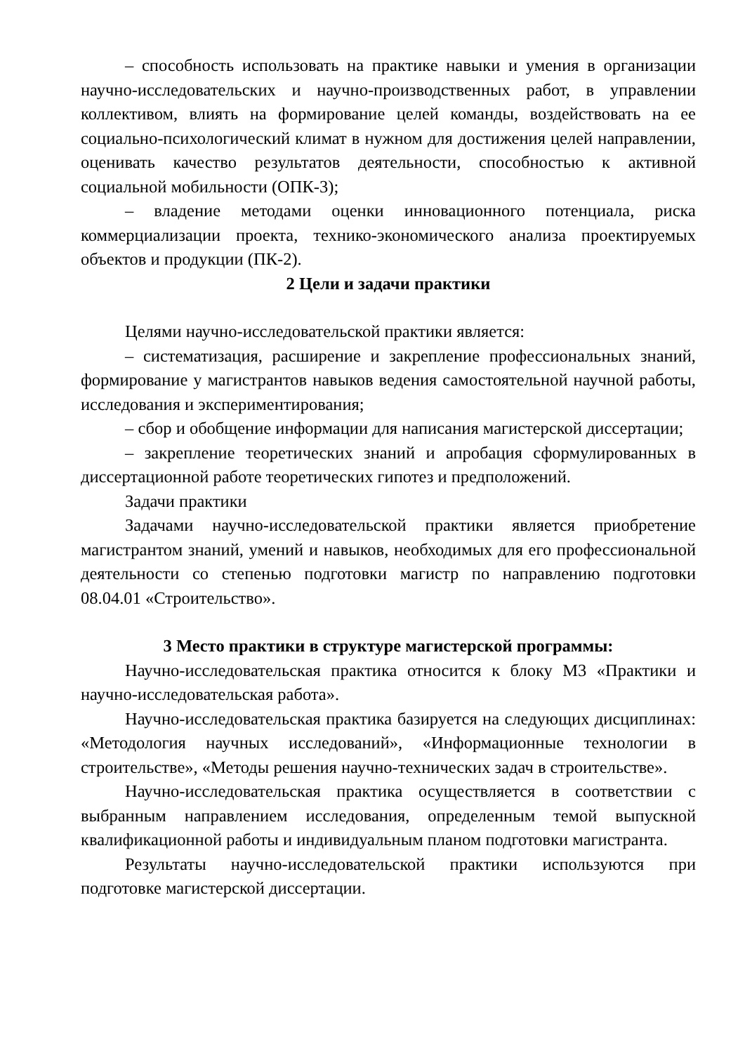– способность использовать на практике навыки и умения в организации научно-исследовательских и научно-производственных работ, в управлении коллективом, влиять на формирование целей команды, воздействовать на ее социально-психологический климат в нужном для достижения целей направлении, оценивать качество результатов деятельности, способностью к активной социальной мобильности (ОПК-3);
– владение методами оценки инновационного потенциала, риска коммерциализации проекта, технико-экономического анализа проектируемых объектов и продукции (ПК-2).
2 Цели и задачи практики
Целями научно-исследовательской практики является:
– систематизация, расширение и закрепление профессиональных знаний, формирование у магистрантов навыков ведения самостоятельной научной работы, исследования и экспериментирования;
– сбор и обобщение информации для написания магистерской диссертации;
– закрепление теоретических знаний и апробация сформулированных в диссертационной работе теоретических гипотез и предположений.
Задачи практики
Задачами научно-исследовательской практики является приобретение магистрантом знаний, умений и навыков, необходимых для его профессиональной деятельности со степенью подготовки магистр по направлению подготовки 08.04.01 «Строительство».
3 Место практики в структуре магистерской программы:
Научно-исследовательская практика относится к блоку М3 «Практики и научно-исследовательская работа».
Научно-исследовательская практика базируется на следующих дисциплинах: «Методология научных исследований», «Информационные технологии в строительстве», «Методы решения научно-технических задач в строительстве».
Научно-исследовательская практика осуществляется в соответствии с выбранным направлением исследования, определенным темой выпускной квалификационной работы и индивидуальным планом подготовки магистранта.
Результаты научно-исследовательской практики используются при подготовке магистерской диссертации.